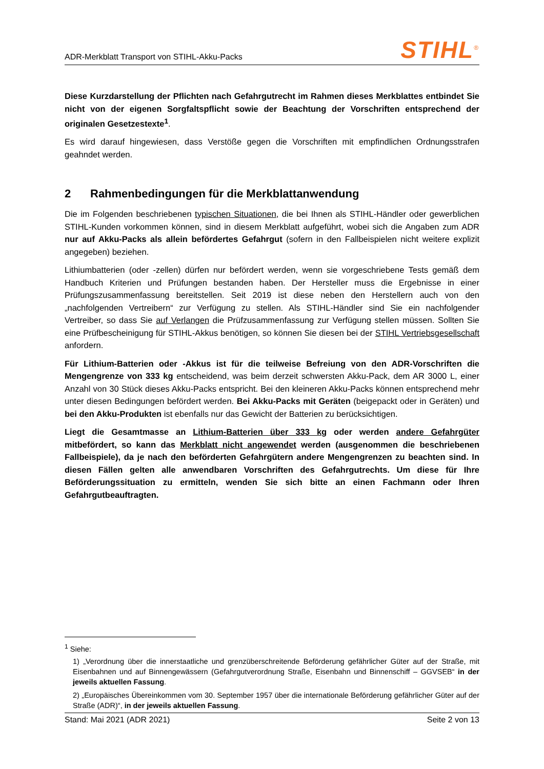ADR-Merkblatt Transport von STIHL-Akku-Packs
STIHL<sup>®</sup>
Diese Kurzdarstellung der Pflichten nach Gefahrgutrecht im Rahmen dieses Merkblattes entbindet Sie nicht von der eigenen Sorgfaltspflicht sowie der Beachtung der Vorschriften entsprechend der originalen Gesetzestexte<sup>1</sup>.
Es wird darauf hingewiesen, dass Verstöße gegen die Vorschriften mit empfindlichen Ordnungsstrafen geahndet werden.
2 Rahmenbedingungen für die Merkblattanwendung
Die im Folgenden beschriebenen typischen Situationen, die bei Ihnen als STIHL-Händler oder gewerblichen STIHL-Kunden vorkommen können, sind in diesem Merkblatt aufgeführt, wobei sich die Angaben zum ADR nur auf Akku-Packs als allein befördertes Gefahrgut (sofern in den Fallbeispielen nicht weitere explizit angegeben) beziehen.
Lithiumbatterien (oder -zellen) dürfen nur befördert werden, wenn sie vorgeschriebene Tests gemäß dem Handbuch Kriterien und Prüfungen bestanden haben. Der Hersteller muss die Ergebnisse in einer Prüfungszusammenfassung bereitstellen. Seit 2019 ist diese neben den Herstellern auch von den „nachfolgenden Vertreibern“ zur Verfügung zu stellen. Als STIHL-Händler sind Sie ein nachfolgender Vertreiber, so dass Sie auf Verlangen die Prüfzusammenfassung zur Verfügung stellen müssen. Sollten Sie eine Prüfbescheinigung für STIHL-Akkus benötigen, so können Sie diesen bei der STIHL Vertriebsgesellschaft anfordern.
Für Lithium-Batterien oder -Akkus ist für die teilweise Befreiung von den ADR-Vorschriften die Mengengrenze von 333 kg entscheidend, was beim derzeit schwersten Akku-Pack, dem AR 3000 L, einer Anzahl von 30 Stück dieses Akku-Packs entspricht. Bei den kleineren Akku-Packs können entsprechend mehr unter diesen Bedingungen befördert werden. Bei Akku-Packs mit Geräten (beigepackt oder in Geräten) und bei den Akku-Produkten ist ebenfalls nur das Gewicht der Batterien zu berücksichtigen.
Liegt die Gesamtmasse an Lithium-Batterien über 333 kg oder werden andere Gefahrgüter mitbefördert, so kann das Merkblatt nicht angewendet werden (ausgenommen die beschriebenen Fallbeispiele), da je nach den beförderten Gefahrgütern andere Mengengrenzen zu beachten sind. In diesen Fällen gelten alle anwendbaren Vorschriften des Gefahrgutrechts. Um diese für Ihre Beförderungssituation zu ermitteln, wenden Sie sich bitte an einen Fachmann oder Ihren Gefahrgutbeauftragten.
<sup>1</sup> Siehe:
1) „Verordnung über die innerstaatliche und grenzüberschreitende Beförderung gefährlicher Güter auf der Straße, mit Eisenbahnen und auf Binnengewässern (Gefahrgutverordnung Straße, Eisenbahn und Binnenschiff – GGVSEB“ in der jeweils aktuellen Fassung.
2) „Europäisches Übereinkommen vom 30. September 1957 über die internationale Beförderung gefährlicher Güter auf der Straße (ADR)“, in der jeweils aktuellen Fassung.
Stand: Mai 2021 (ADR 2021) Seite 2 von 13